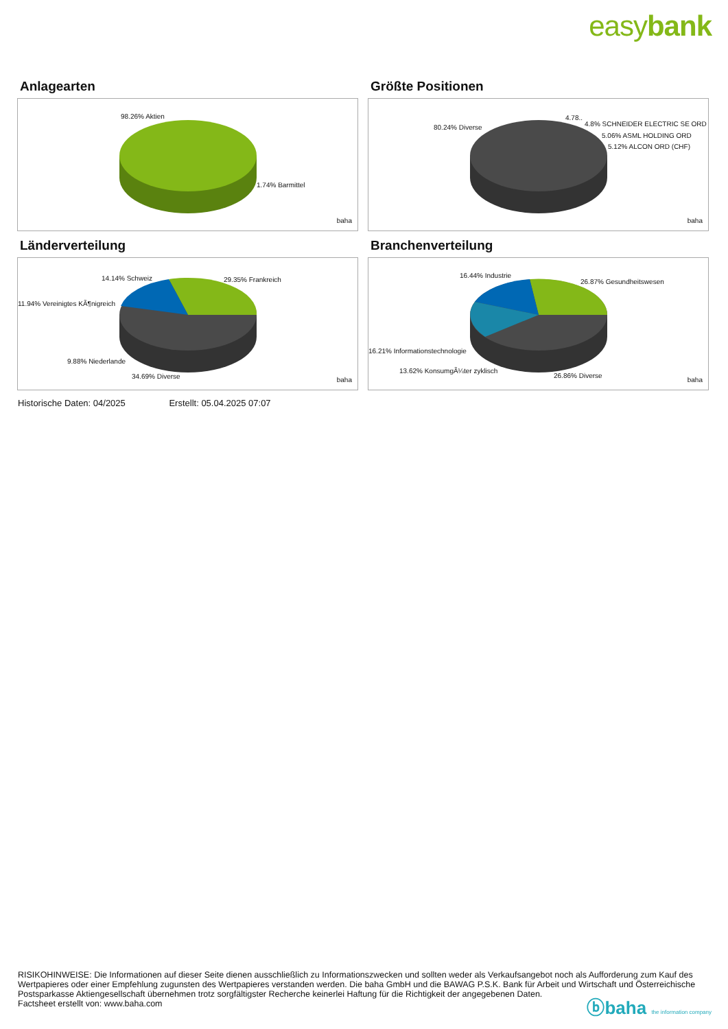easybank
Anlagearten
98.26% Aktien
1.74% Barmittel
baha
Größte Positionen
80.24% Diverse
4.78..
4.8% SCHNEIDER ELECTRIC SE ORD
5.06% ASML HOLDING ORD
5.12% ALCON ORD (CHF)
baha
Länderverteilung
14.14% Schweiz 29.35% Frankreich
11.94% Vereinigtes KÃ¶nigreich
9.88% Niederlande
34.69% Diverse baha
Branchenverteilung
16.44% Industrie
26.87% Gesundheitswesen
16.21% Informationstechnologie
13.62% KonsumgÃ¼ter zyklisch
26.86% Diverse
baha
Historische Daten: 04/2025 Erstellt: 05.04.2025 07:07
RISIKOHINWEISE: Die Informationen auf dieser Seite dienen ausschließlich zu Informationszwecken und sollten weder als Verkaufsangebot noch als Aufforderung zum Kauf des Wertpapieres oder einer Empfehlung zugunsten des Wertpapieres verstanden werden. Die baha GmbH und die BAWAG P.S.K. Bank für Arbeit und Wirtschaft und Österreichische Postsparkasse Aktiengesellschaft übernehmen trotz sorgfältigster Recherche keinerlei Haftung für die Richtigkeit der angegebenen Daten.
Factsheet erstellt von: www.baha.com
ⓑbaha the information company